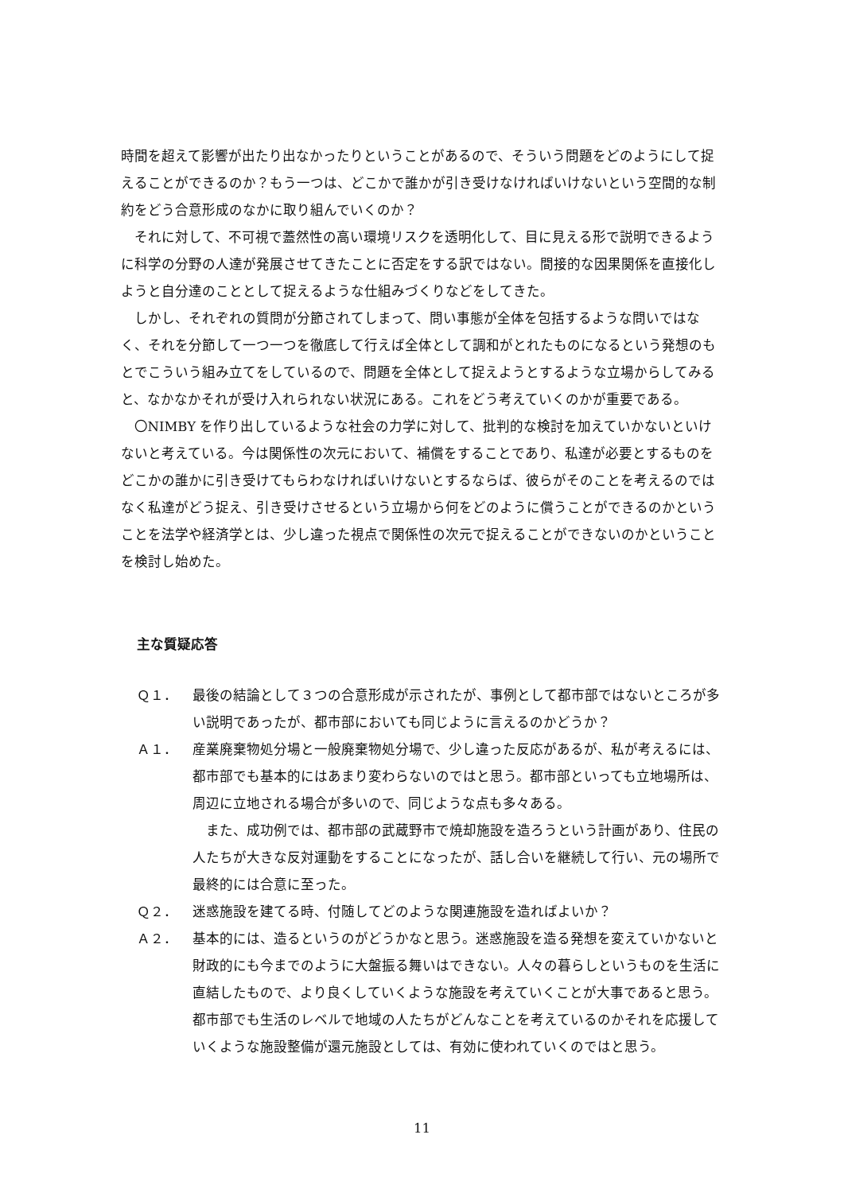時間を超えて影響が出たり出なかったりということがあるので、そういう問題をどのようにして捉えることができるのか？もう一つは、どこかで誰かが引き受けなければいけないという空間的な制約をどう合意形成のなかに取り組んでいくのか？
それに対して、不可視で蓋然性の高い環境リスクを透明化して、目に見える形で説明できるように科学の分野の人達が発展させてきたことに否定をする訳ではない。間接的な因果関係を直接化しようと自分達のこととして捉えるような仕組みづくりなどをしてきた。
しかし、それぞれの質問が分節されてしまって、問い事態が全体を包括するような問いではなく、それを分節して一つ一つを徹底して行えば全体として調和がとれたものになるという発想のもとでこういう組み立てをしているので、問題を全体として捉えようとするような立場からしてみると、なかなかそれが受け入れられない状況にある。これをどう考えていくのかが重要である。
〇NIMBY を作り出しているような社会の力学に対して、批判的な検討を加えていかないといけないと考えている。今は関係性の次元において、補償をすることであり、私達が必要とするものをどこかの誰かに引き受けてもらわなければいけないとするならば、彼らがそのことを考えるのではなく私達がどう捉え、引き受けさせるという立場から何をどのように償うことができるのかということを法学や経済学とは、少し違った視点で関係性の次元で捉えることができないのかということを検討し始めた。
主な質疑応答
Ｑ１． 最後の結論として３つの合意形成が示されたが、事例として都市部ではないところが多い説明であったが、都市部においても同じように言えるのかどうか？
Ａ１． 産業廃棄物処分場と一般廃棄物処分場で、少し違った反応があるが、私が考えるには、都市部でも基本的にはあまり変わらないのではと思う。都市部といっても立地場所は、周辺に立地される場合が多いので、同じような点も多々ある。
また、成功例では、都市部の武蔵野市で焼却施設を造ろうという計画があり、住民の人たちが大きな反対運動をすることになったが、話し合いを継続して行い、元の場所で最終的には合意に至った。
Ｑ２． 迷惑施設を建てる時、付随してどのような関連施設を造ればよいか？
Ａ２． 基本的には、造るというのがどうかなと思う。迷惑施設を造る発想を変えていかないと財政的にも今までのように大盤振る舞いはできない。人々の暮らしというものを生活に直結したもので、より良くしていくような施設を考えていくことが大事であると思う。都市部でも生活のレベルで地域の人たちがどんなことを考えているのかそれを応援していくような施設整備が還元施設としては、有効に使われていくのではと思う。
11